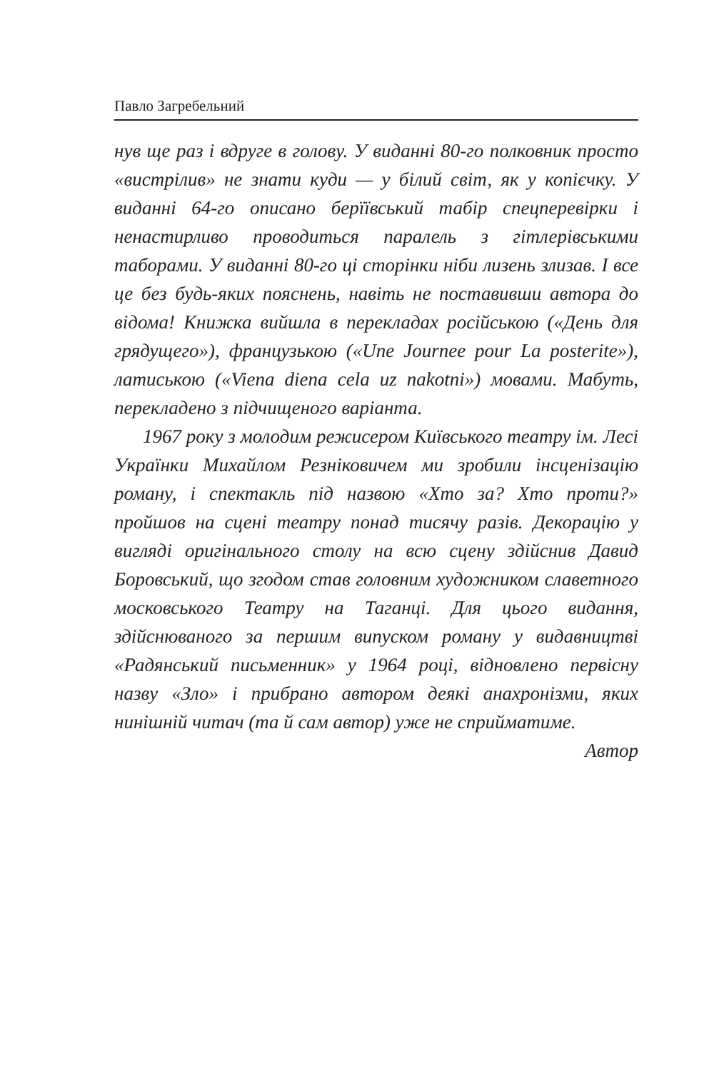Павло Загребельний
нув ще раз і вдруге в голову. У виданні 80-го полковник просто «вистрілив» не знати куди — у білий світ, як у копієчку. У виданні 64-го описано берїївський табір спецперевірки і ненастирливо проводиться паралель з гітлерівськими таборами. У виданні 80-го ці сторінки ніби лизень злизав. І все це без будь-яких пояснень, навіть не поставивши автора до відома! Книжка вийшла в перекладах російською («День для грядущего»), французькою («Une Journee pour La posterite»), латиською («Viena diena cela uz nakotni») мовами. Мабуть, перекладено з підчищеного варіанта.
1967 року з молодим режисером Київського театру ім. Лесі Українки Михайлом Резніковичем ми зробили інсценізацію роману, і спектакль під назвою «Хто за? Хто проти?» пройшов на сцені театру понад тисячу разів. Декорацію у вигляді оригінального столу на всю сцену здійснив Давид Боровський, що згодом став головним художником славетного московського Театру на Таганці. Для цього видання, здійснюваного за першим випуском роману у видавництві «Радянський письменник» у 1964 році, відновлено первісну назву «Зло» і прибрано автором деякі анахронізми, яких нинішній читач (та й сам автор) уже не сприйматиме.
Автор